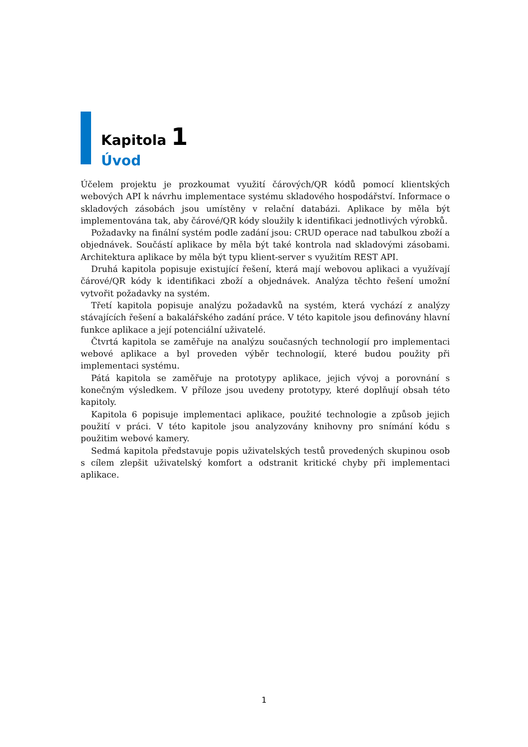Kapitola 1
Úvod
Účelem projektu je prozkoumat využití čárových/QR kódů pomocí klientských webových API k návrhu implementace systému skladového hospodářství. Informace o skladových zásobách jsou umístěny v relační databázi. Aplikace by měla být implementována tak, aby čárové/QR kódy sloužily k identifikaci jednotlivých výrobků.
Požadavky na finální systém podle zadání jsou: CRUD operace nad tabulkou zboží a objednávek. Součástí aplikace by měla být také kontrola nad skladovými zásobami. Architektura aplikace by měla být typu klient-server s využitím REST API.
Druhá kapitola popisuje existující řešení, která mají webovou aplikaci a využívají čárové/QR kódy k identifikaci zboží a objednávek. Analýza těchto řešení umožní vytvořit požadavky na systém.
Třetí kapitola popisuje analýzu požadavků na systém, která vychází z analýzy stávajících řešení a bakalářského zadání práce. V této kapitole jsou definovány hlavní funkce aplikace a její potenciální uživatelé.
Čtvrtá kapitola se zaměřuje na analýzu současných technologií pro implementaci webové aplikace a byl proveden výběr technologií, které budou použity při implementaci systému.
Pátá kapitola se zaměřuje na prototypy aplikace, jejich vývoj a porovnání s konečným výsledkem. V příloze jsou uvedeny prototypy, které doplňují obsah této kapitoly.
Kapitola 6 popisuje implementaci aplikace, použité technologie a způsob jejich použití v práci. V této kapitole jsou analyzovány knihovny pro snímání kódu s použitim webové kamery.
Sedmá kapitola představuje popis uživatelských testů provedených skupinou osob s cílem zlepšit uživatelský komfort a odstranit kritické chyby při implementaci aplikace.
1